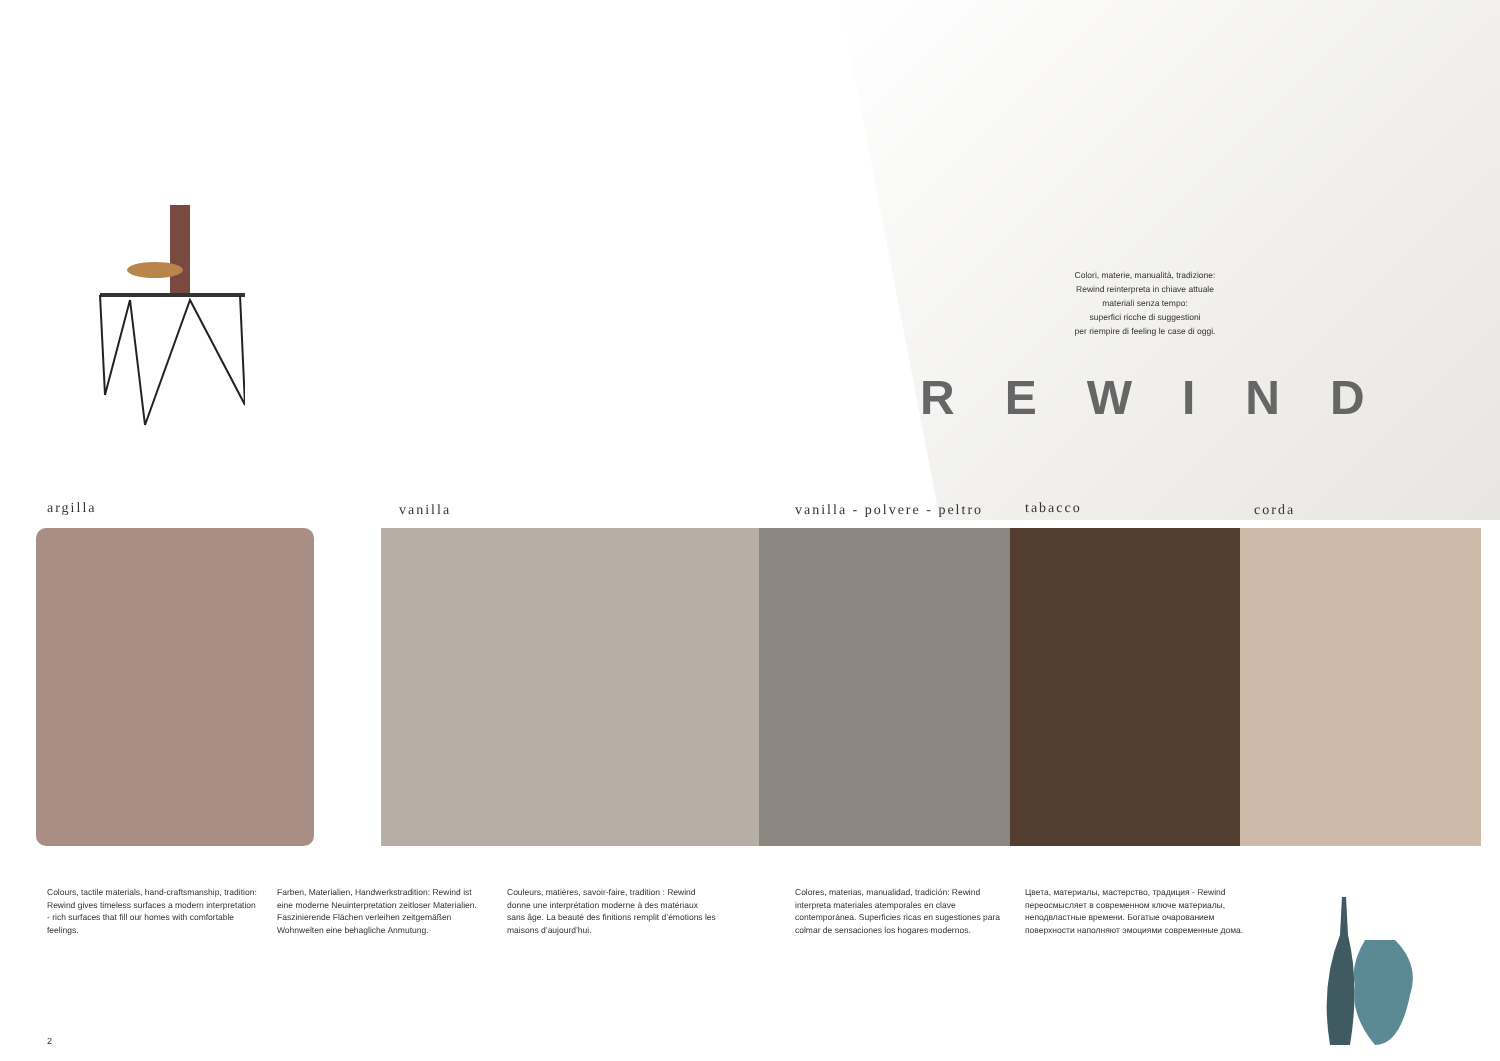Colori, materie, manualità, tradizione:
Rewind reinterpreta in chiave attuale
materiali senza tempo:
superfici ricche di suggestioni
per riempire di feeling le case di oggi.
REWIND
argilla vanilla vanilla - polvere - peltro tabacco corda
Colours, tactile materials, hand-craftsmanship, tradition: Rewind gives timeless surfaces a modern interpretation - rich surfaces that fill our homes with comfortable feelings.
Farben, Materialien, Handwerkstradition: Rewind ist eine moderne Neuinterpretation zeitloser Materialien. Faszinierende Flächen verleihen zeitgemäßen Wohnwelten eine behagliche Anmutung.
Couleurs, matières, savoir-faire, tradition : Rewind donne une interprétation moderne à des matériaux sans âge. La beauté des finitions remplit d’émotions les maisons d’aujourd’hui.
Colores, materias, manualidad, tradición: Rewind interpreta materiales atemporales en clave contemporánea. Superficies ricas en sugestiones para colmar de sensaciones los hogares modernos.
Цвета, материалы, мастерство, традиция - Rewind переосмысляет в современном ключе материалы, неподвластные времени. Богатые очарованием поверхности наполняют эмоциями современные дома.
2